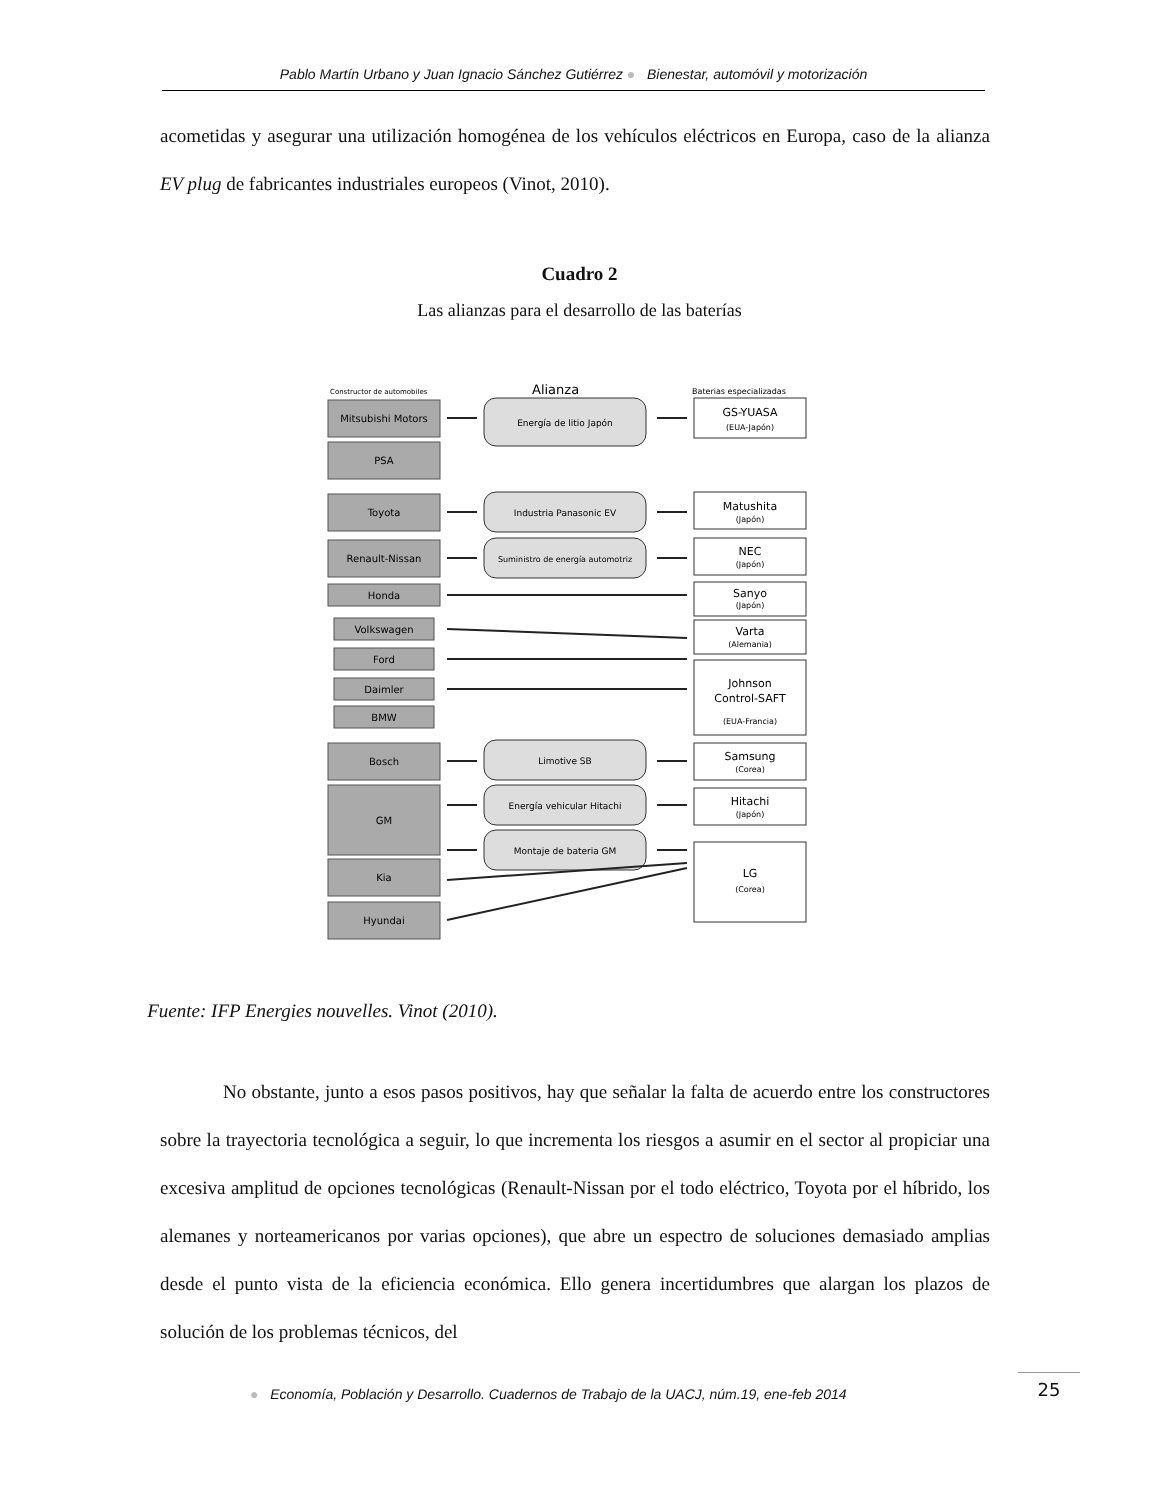Pablo Martín Urbano y Juan Ignacio Sánchez Gutiérrez ● Bienestar, automóvil y motorización
acometidas y asegurar una utilización homogénea de los vehículos eléctricos en Europa, caso de la alianza EV plug de fabricantes industriales europeos (Vinot, 2010).
Cuadro 2
Las alianzas para el desarrollo de las baterías
Constructor de automobiles
Alianza
Baterias especializadas
Mitsubishi Motors
PSA
Toyota
Renault-Nissan
Honda
Volkswagen
Ford
Daimler
BMW
Bosch
GM
Kia
Hyundai
Energía de litio Japón
Industria Panasonic EV
Suministro de energía automotriz
Limotive SB
Energía vehicular Hitachi
Montaje de bateria GM
GS-YUASA
Matushita
NEC
Sanyo
Varta
Johnson
Control-SAFT
Samsung
Hitachi
LG
(EUA-Japón)
(Japón)
(Japón)
(Japón)
(Alemania)
(EUA-Francia)
(Corea)
(Japón)
(Corea)
Fuente: IFP Energies nouvelles. Vinot (2010).
No obstante, junto a esos pasos positivos, hay que señalar la falta de acuerdo entre los constructores sobre la trayectoria tecnológica a seguir, lo que incrementa los riesgos a asumir en el sector al propiciar una excesiva amplitud de opciones tecnológicas (Renault-Nissan por el todo eléctrico, Toyota por el híbrido, los alemanes y norteamericanos por varias opciones), que abre un espectro de soluciones demasiado amplias desde el punto vista de la eficiencia económica. Ello genera incertidumbres que alargan los plazos de solución de los problemas técnicos, del
● Economía, Población y Desarrollo. Cuadernos de Trabajo de la UACJ, núm.19, ene-feb 2014
25